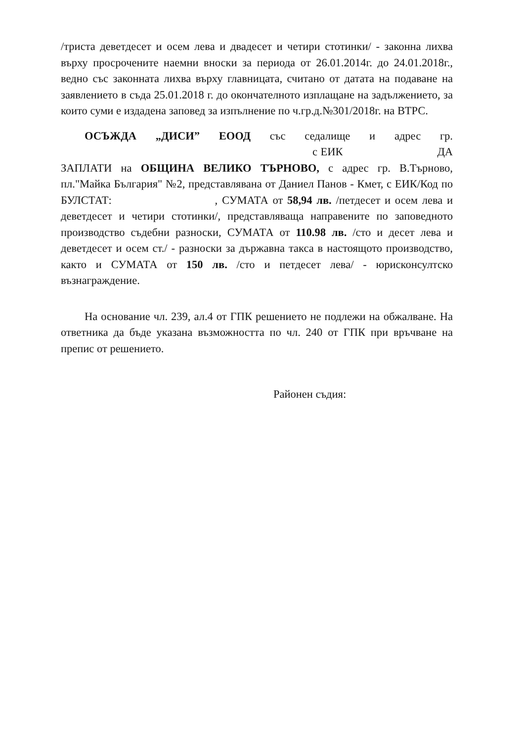/триста деветдесет и осем лева и двадесет и четири стотинки/ - законна лихва върху просрочените наемни вноски за периода от 26.01.2014г. до 24.01.2018г., ведно със законната лихва върху главницата, считано от датата на подаване на заявлението в съда 25.01.2018 г. до окончателното изплащане на задължението, за които суми е издадена заповед за изпълнение по ч.гр.д.№301/2018г. на ВТРС.
ОСЪЖДА „ДИСИ” ЕООД със седалище и адрес гр. с ЕИК ДА ЗАПЛАТИ на ОБЩИНА ВЕЛИКО ТЪРНОВО, с адрес гр. В.Търново, пл."Майка България" №2, представлявана от Даниел Панов - Кмет, с ЕИК/Код по БУЛСТАТ: , СУМАТА от 58,94 лв. /петдесет и осем лева и деветдесет и четири стотинки/, представляваща направените по заповедното производство съдебни разноски, СУМАТА от 110.98 лв. /сто и десет лева и деветдесет и осем ст./ - разноски за държавна такса в настоящото производство, както и СУМАТА от 150 лв. /сто и петдесет лева/ - юрисконсултско възнаграждение.
На основание чл. 239, ал.4 от ГПК решението не подлежи на обжалване. На ответника да бъде указана възможността по чл. 240 от ГПК при връчване на препис от решението.
Районен съдия: